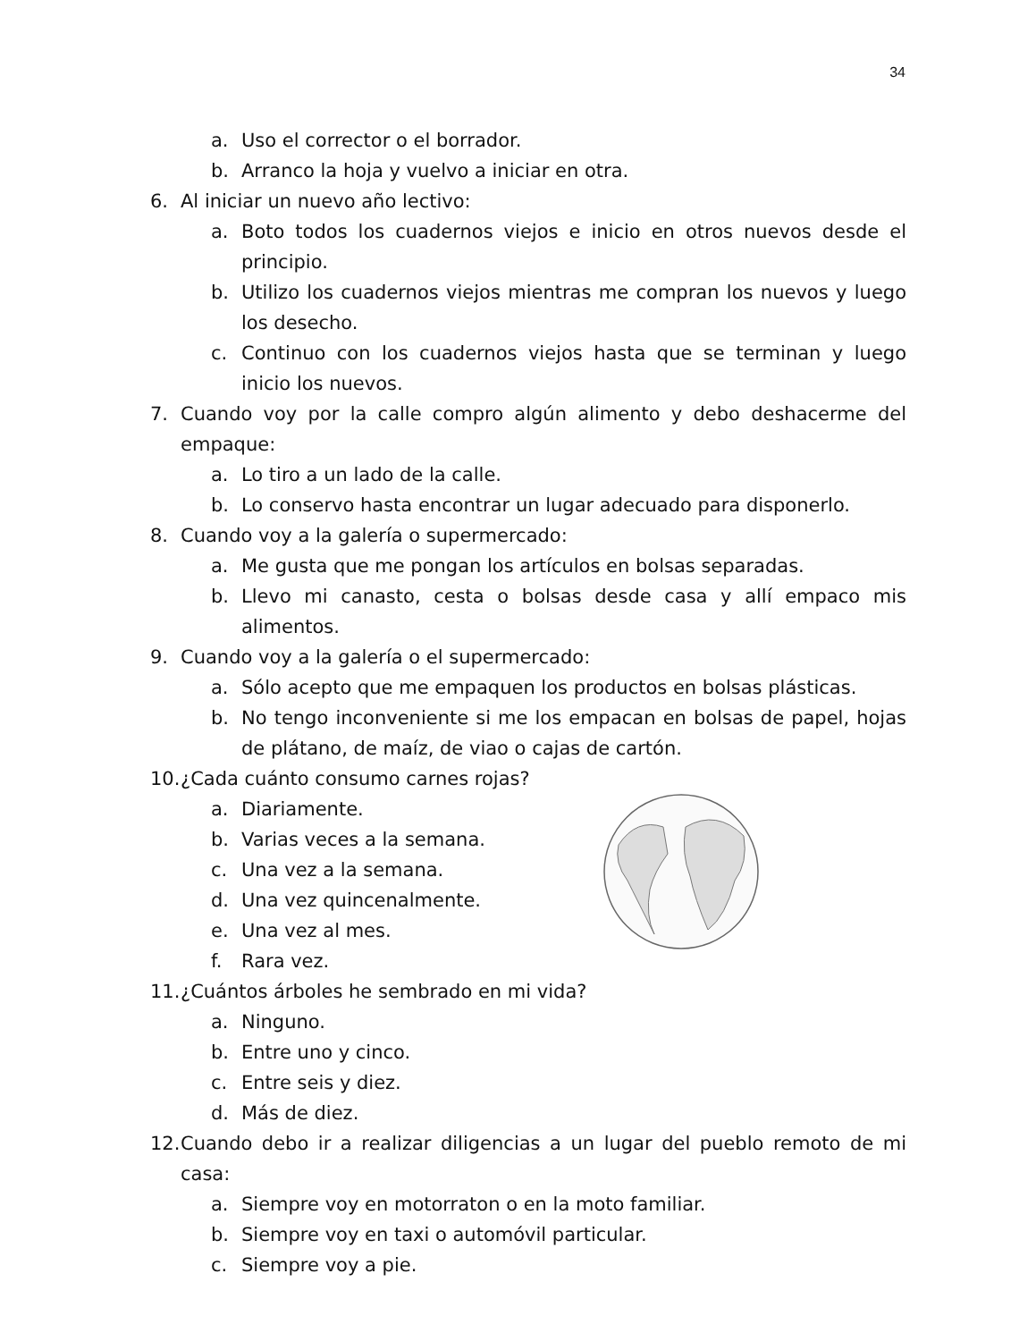34
a. Uso el corrector o el borrador.
b. Arranco la hoja y vuelvo a iniciar en otra.
6. Al iniciar un nuevo año lectivo:
a. Boto todos los cuadernos viejos e inicio en otros nuevos desde el principio.
b. Utilizo los cuadernos viejos mientras me compran los nuevos y luego los desecho.
c. Continuo con los cuadernos viejos hasta que se terminan y luego inicio los nuevos.
7. Cuando voy por la calle compro algún alimento y debo deshacerme del empaque:
a. Lo tiro a un lado de la calle.
b. Lo conservo hasta encontrar un lugar adecuado para disponerlo.
8. Cuando voy a la galería o supermercado:
a. Me gusta que me pongan los artículos en bolsas separadas.
b. Llevo mi canasto, cesta o bolsas desde casa y allí empaco mis alimentos.
9. Cuando voy a la galería o el supermercado:
a. Sólo acepto que me empaquen los productos en bolsas plásticas.
b. No tengo inconveniente si me los empacan en bolsas de papel, hojas de plátano, de maíz, de viao o cajas de cartón.
10. ¿Cada cuánto consumo carnes rojas?
a. Diariamente.
b. Varias veces a la semana.
c. Una vez a la semana.
d. Una vez quincenalmente.
e. Una vez al mes.
f. Rara vez.
11. ¿Cuántos árboles he sembrado en mi vida?
a. Ninguno.
b. Entre uno y cinco.
c. Entre seis y diez.
d. Más de diez.
12. Cuando debo ir a realizar diligencias a un lugar del pueblo remoto de mi casa:
a. Siempre voy en motorraton o en la moto familiar.
b. Siempre voy en taxi o automóvil particular.
c. Siempre voy a pie.